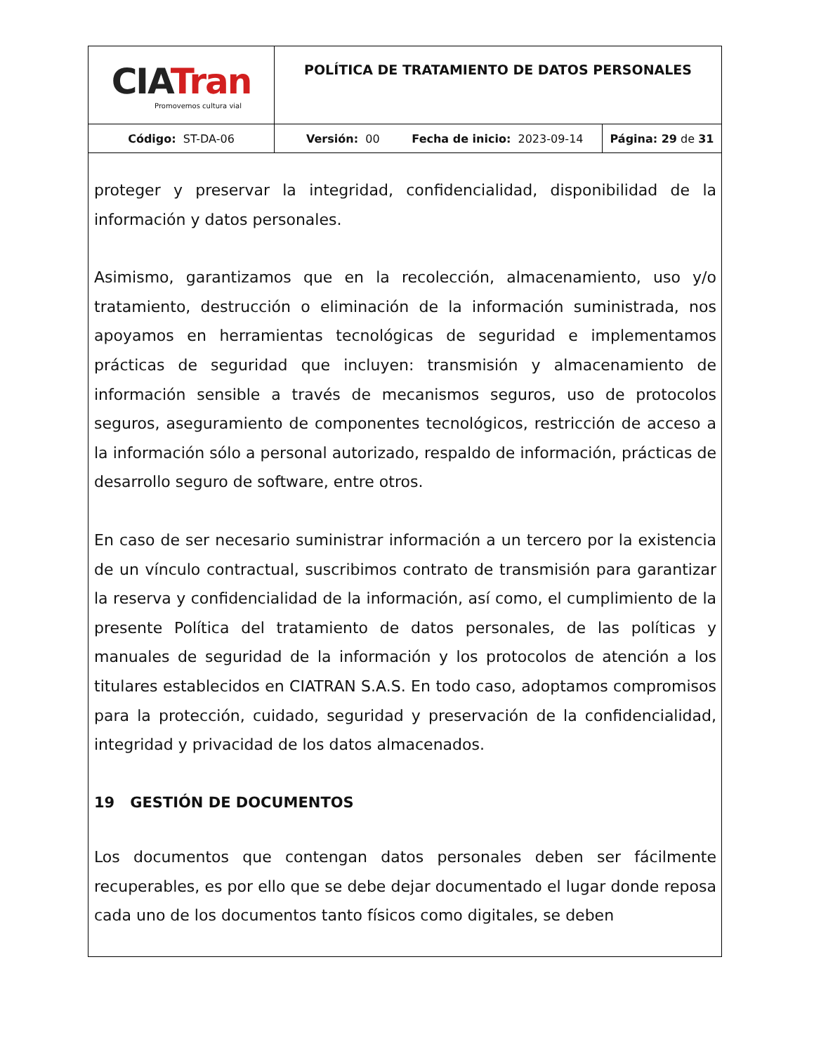| CI A Tran Promovemos cultura vial | POLÍTICA DE TRATAMIENTO DE DATOS PERSONALES | |
| Código: ST-DA-06 | Versión: 00 Fecha de inicio: 2023-09-14 | Página: 29 de 31 |
proteger y preservar la integridad, confidencialidad, disponibilidad de la información y datos personales.
Asimismo, garantizamos que en la recolección, almacenamiento, uso y/o tratamiento, destrucción o eliminación de la información suministrada, nos apoyamos en herramientas tecnológicas de seguridad e implementamos prácticas de seguridad que incluyen: transmisión y almacenamiento de información sensible a través de mecanismos seguros, uso de protocolos seguros, aseguramiento de componentes tecnológicos, restricción de acceso a la información sólo a personal autorizado, respaldo de información, prácticas de desarrollo seguro de software, entre otros.
En caso de ser necesario suministrar información a un tercero por la existencia de un vínculo contractual, suscribimos contrato de transmisión para garantizar la reserva y confidencialidad de la información, así como, el cumplimiento de la presente Política del tratamiento de datos personales, de las políticas y manuales de seguridad de la información y los protocolos de atención a los titulares establecidos en CIATRAN S.A.S. En todo caso, adoptamos compromisos para la protección, cuidado, seguridad y preservación de la confidencialidad, integridad y privacidad de los datos almacenados.
19 GESTIÓN DE DOCUMENTOS
Los documentos que contengan datos personales deben ser fácilmente recuperables, es por ello que se debe dejar documentado el lugar donde reposa cada uno de los documentos tanto físicos como digitales, se deben